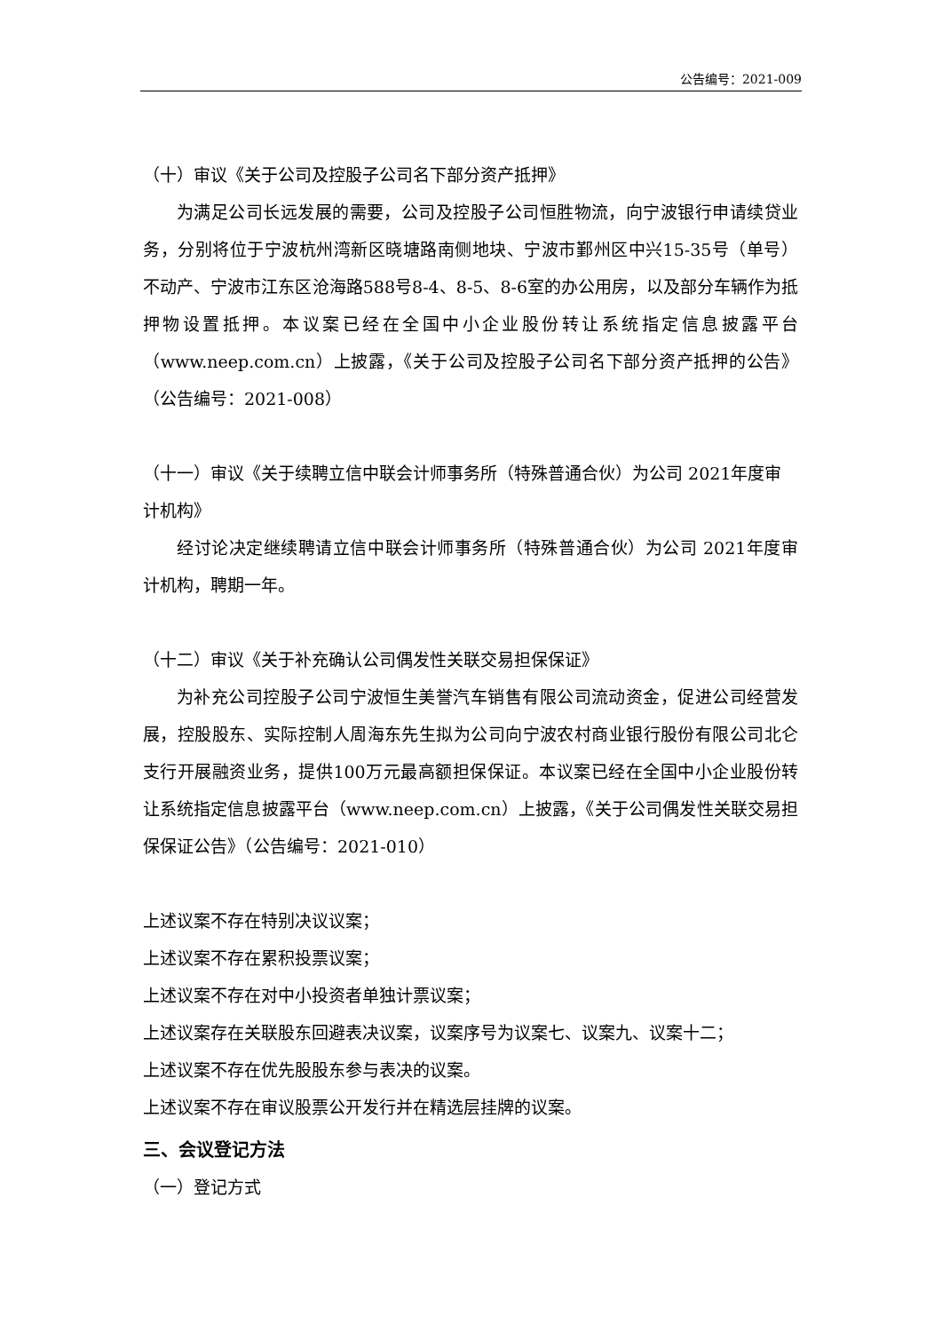公告编号：2021-009
（十）审议《关于公司及控股子公司名下部分资产抵押》
为满足公司长远发展的需要，公司及控股子公司恒胜物流，向宁波银行申请续贷业务，分别将位于宁波杭州湾新区晓塘路南侧地块、宁波市鄞州区中兴15-35号（单号）不动产、宁波市江东区沧海路588号8-4、8-5、8-6室的办公用房，以及部分车辆作为抵押物设置抵押。本议案已经在全国中小企业股份转让系统指定信息披露平台（www.neep.com.cn）上披露，《关于公司及控股子公司名下部分资产抵押的公告》（公告编号：2021-008）
（十一）审议《关于续聘立信中联会计师事务所（特殊普通合伙）为公司 2021年度审计机构》
经讨论决定继续聘请立信中联会计师事务所（特殊普通合伙）为公司 2021年度审计机构，聘期一年。
（十二）审议《关于补充确认公司偶发性关联交易担保保证》
为补充公司控股子公司宁波恒生美誉汽车销售有限公司流动资金，促进公司经营发展，控股股东、实际控制人周海东先生拟为公司向宁波农村商业银行股份有限公司北仑支行开展融资业务，提供100万元最高额担保保证。本议案已经在全国中小企业股份转让系统指定信息披露平台（www.neep.com.cn）上披露，《关于公司偶发性关联交易担保保证公告》（公告编号：2021-010）
上述议案不存在特别决议议案；
上述议案不存在累积投票议案；
上述议案不存在对中小投资者单独计票议案；
上述议案存在关联股东回避表决议案，议案序号为议案七、议案九、议案十二；
上述议案不存在优先股股东参与表决的议案。
上述议案不存在审议股票公开发行并在精选层挂牌的议案。
三、会议登记方法
（一）登记方式